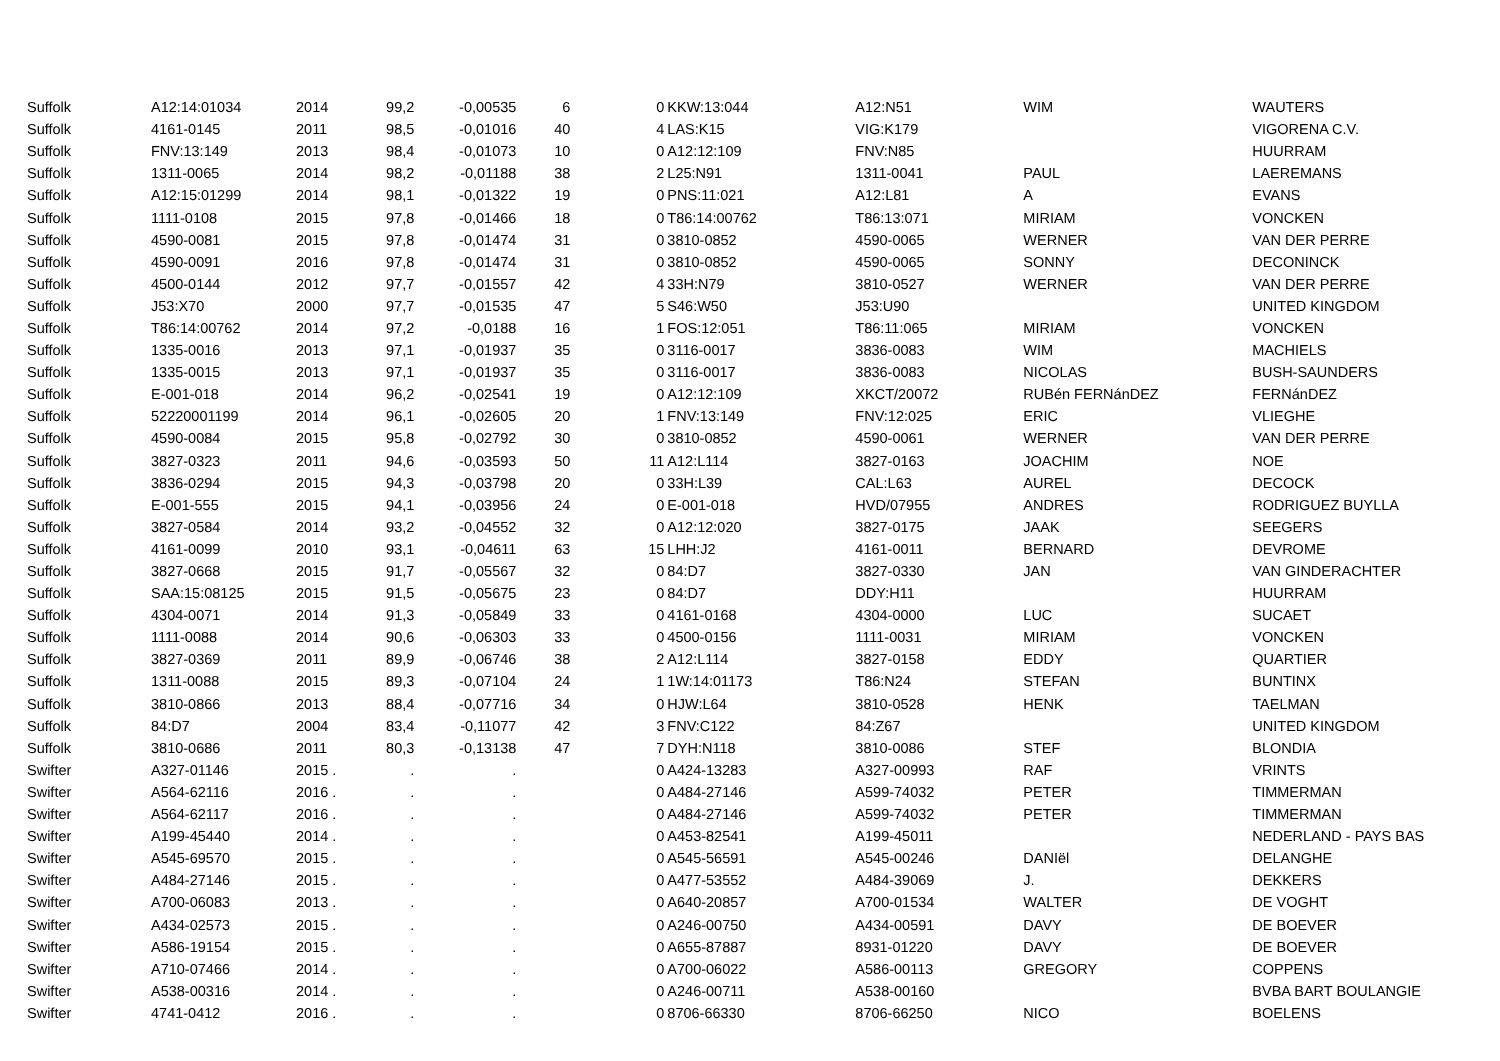| Suffolk | A12:14:01034 | 2014 | 99,2 | -0,00535 | 6 | 0 | KKW:13:044 | A12:N51 | WIM | WAUTERS |
| Suffolk | 4161-0145 | 2011 | 98,5 | -0,01016 | 40 | 4 | LAS:K15 | VIG:K179 | | VIGORENA C.V. |
| Suffolk | FNV:13:149 | 2013 | 98,4 | -0,01073 | 10 | 0 | A12:12:109 | FNV:N85 | | HUURRAM |
| Suffolk | 1311-0065 | 2014 | 98,2 | -0,01188 | 38 | 2 | L25:N91 | 1311-0041 | PAUL | LAEREMANS |
| Suffolk | A12:15:01299 | 2014 | 98,1 | -0,01322 | 19 | 0 | PNS:11:021 | A12:L81 | A | EVANS |
| Suffolk | 1111-0108 | 2015 | 97,8 | -0,01466 | 18 | 0 | T86:14:00762 | T86:13:071 | MIRIAM | VONCKEN |
| Suffolk | 4590-0081 | 2015 | 97,8 | -0,01474 | 31 | 0 | 3810-0852 | 4590-0065 | WERNER | VAN DER PERRE |
| Suffolk | 4590-0091 | 2016 | 97,8 | -0,01474 | 31 | 0 | 3810-0852 | 4590-0065 | SONNY | DECONINCK |
| Suffolk | 4500-0144 | 2012 | 97,7 | -0,01557 | 42 | 4 | 33H:N79 | 3810-0527 | WERNER | VAN DER PERRE |
| Suffolk | J53:X70 | 2000 | 97,7 | -0,01535 | 47 | 5 | S46:W50 | J53:U90 | | UNITED KINGDOM |
| Suffolk | T86:14:00762 | 2014 | 97,2 | -0,0188 | 16 | 1 | FOS:12:051 | T86:11:065 | MIRIAM | VONCKEN |
| Suffolk | 1335-0016 | 2013 | 97,1 | -0,01937 | 35 | 0 | 3116-0017 | 3836-0083 | WIM | MACHIELS |
| Suffolk | 1335-0015 | 2013 | 97,1 | -0,01937 | 35 | 0 | 3116-0017 | 3836-0083 | NICOLAS | BUSH-SAUNDERS |
| Suffolk | E-001-018 | 2014 | 96,2 | -0,02541 | 19 | 0 | A12:12:109 | XKCT/20072 | RUBén FERNánDEZ | FERNánDEZ |
| Suffolk | 52220001199 | 2014 | 96,1 | -0,02605 | 20 | 1 | FNV:13:149 | FNV:12:025 | ERIC | VLIEGHE |
| Suffolk | 4590-0084 | 2015 | 95,8 | -0,02792 | 30 | 0 | 3810-0852 | 4590-0061 | WERNER | VAN DER PERRE |
| Suffolk | 3827-0323 | 2011 | 94,6 | -0,03593 | 50 | 11 | A12:L114 | 3827-0163 | JOACHIM | NOE |
| Suffolk | 3836-0294 | 2015 | 94,3 | -0,03798 | 20 | 0 | 33H:L39 | CAL:L63 | AUREL | DECOCK |
| Suffolk | E-001-555 | 2015 | 94,1 | -0,03956 | 24 | 0 | E-001-018 | HVD/07955 | ANDRES | RODRIGUEZ BUYLLA |
| Suffolk | 3827-0584 | 2014 | 93,2 | -0,04552 | 32 | 0 | A12:12:020 | 3827-0175 | JAAK | SEEGERS |
| Suffolk | 4161-0099 | 2010 | 93,1 | -0,04611 | 63 | 15 | LHH:J2 | 4161-0011 | BERNARD | DEVROME |
| Suffolk | 3827-0668 | 2015 | 91,7 | -0,05567 | 32 | 0 | 84:D7 | 3827-0330 | JAN | VAN GINDERACHTER |
| Suffolk | SAA:15:08125 | 2015 | 91,5 | -0,05675 | 23 | 0 | 84:D7 | DDY:H11 | | HUURRAM |
| Suffolk | 4304-0071 | 2014 | 91,3 | -0,05849 | 33 | 0 | 4161-0168 | 4304-0000 | LUC | SUCAET |
| Suffolk | 1111-0088 | 2014 | 90,6 | -0,06303 | 33 | 0 | 4500-0156 | 1111-0031 | MIRIAM | VONCKEN |
| Suffolk | 3827-0369 | 2011 | 89,9 | -0,06746 | 38 | 2 | A12:L114 | 3827-0158 | EDDY | QUARTIER |
| Suffolk | 1311-0088 | 2015 | 89,3 | -0,07104 | 24 | 1 | 1W:14:01173 | T86:N24 | STEFAN | BUNTINX |
| Suffolk | 3810-0866 | 2013 | 88,4 | -0,07716 | 34 | 0 | HJW:L64 | 3810-0528 | HENK | TAELMAN |
| Suffolk | 84:D7 | 2004 | 83,4 | -0,11077 | 42 | 3 | FNV:C122 | 84:Z67 | | UNITED KINGDOM |
| Suffolk | 3810-0686 | 2011 | 80,3 | -0,13138 | 47 | 7 | DYH:N118 | 3810-0086 | STEF | BLONDIA |
| Swifter | A327-01146 | 2015 . | . | . | | 0 | A424-13283 | A327-00993 | RAF | VRINTS |
| Swifter | A564-62116 | 2016 . | . | . | | 0 | A484-27146 | A599-74032 | PETER | TIMMERMAN |
| Swifter | A564-62117 | 2016 . | . | . | | 0 | A484-27146 | A599-74032 | PETER | TIMMERMAN |
| Swifter | A199-45440 | 2014 . | . | . | | 0 | A453-82541 | A199-45011 | | NEDERLAND - PAYS BAS |
| Swifter | A545-69570 | 2015 . | . | . | | 0 | A545-56591 | A545-00246 | DANIël | DELANGHE |
| Swifter | A484-27146 | 2015 . | . | . | | 0 | A477-53552 | A484-39069 | J. | DEKKERS |
| Swifter | A700-06083 | 2013 . | . | . | | 0 | A640-20857 | A700-01534 | WALTER | DE VOGHT |
| Swifter | A434-02573 | 2015 . | . | . | | 0 | A246-00750 | A434-00591 | DAVY | DE BOEVER |
| Swifter | A586-19154 | 2015 . | . | . | | 0 | A655-87887 | 8931-01220 | DAVY | DE BOEVER |
| Swifter | A710-07466 | 2014 . | . | . | | 0 | A700-06022 | A586-00113 | GREGORY | COPPENS |
| Swifter | A538-00316 | 2014 . | . | . | | 0 | A246-00711 | A538-00160 | | BVBA BART BOULANGIE |
| Swifter | 4741-0412 | 2016 . | . | . | | 0 | 8706-66330 | 8706-66250 | NICO | BOELENS |